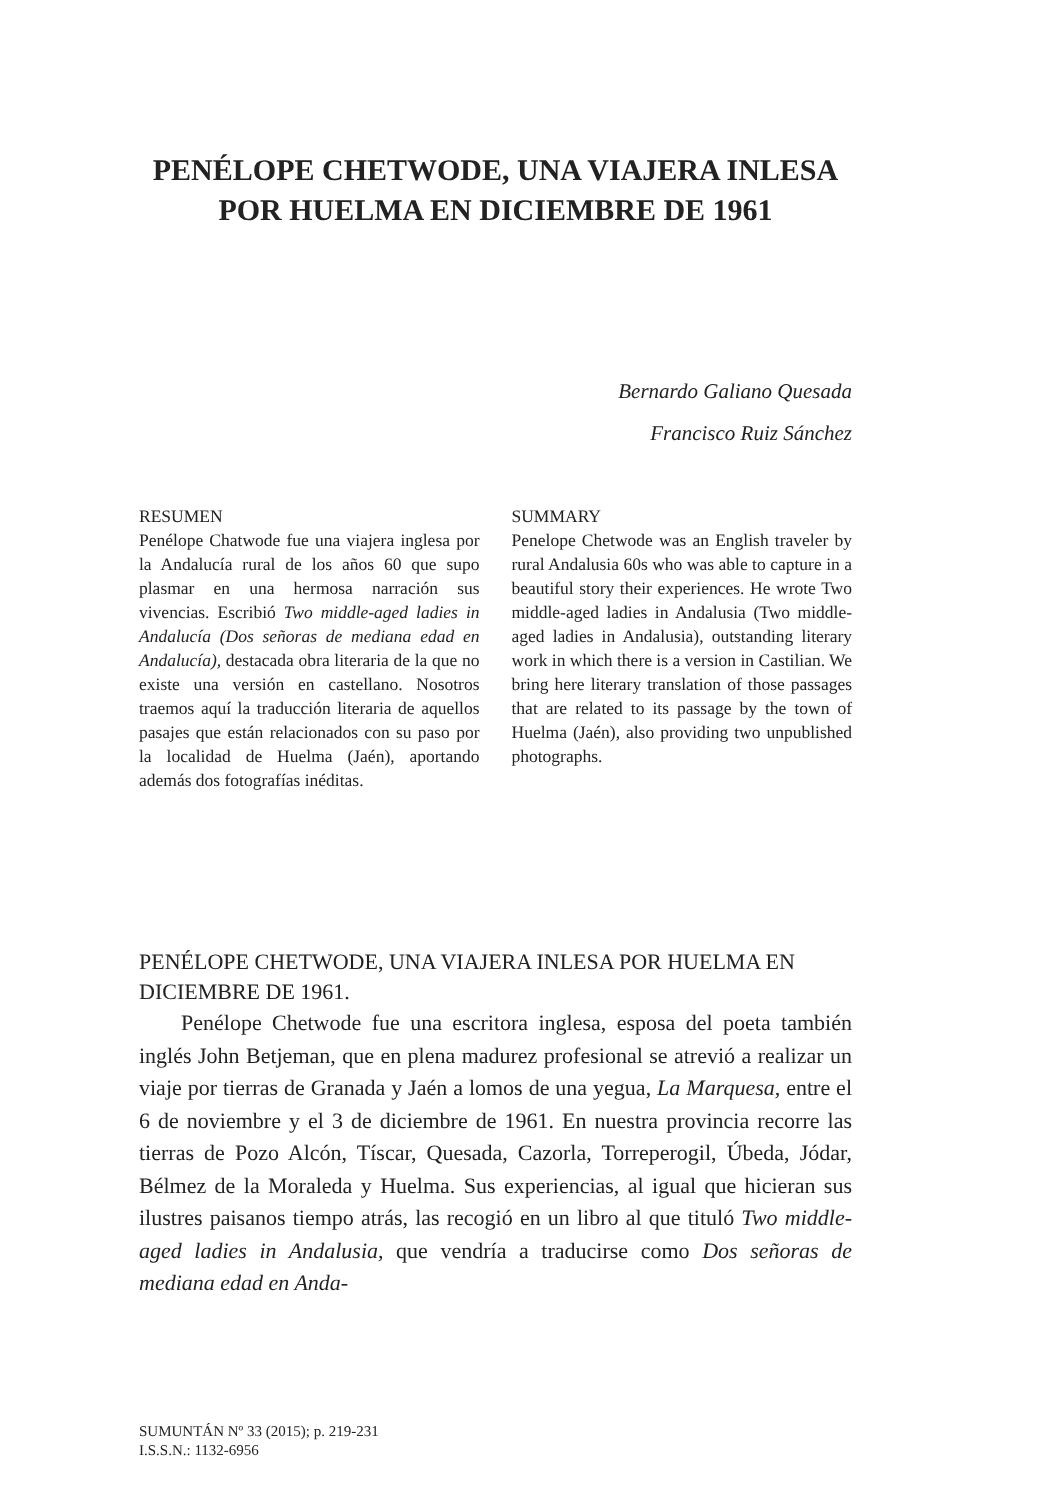PENÉLOPE CHETWODE, UNA VIAJERA INLESA
POR HUELMA EN DICIEMBRE DE 1961
Bernardo Galiano Quesada
Francisco Ruiz Sánchez
RESUMEN
Penélope Chatwode fue una viajera inglesa por la Andalucía rural de los años 60 que supo plasmar en una hermosa narración sus vivencias. Escribió Two middle-aged ladies in Andalucía (Dos señoras de mediana edad en Andalucía), destacada obra literaria de la que no existe una versión en castellano. Nosotros traemos aquí la traducción literaria de aquellos pasajes que están relacionados con su paso por la localidad de Huelma (Jaén), aportando además dos fotografías inéditas.
SUMMARY
Penelope Chetwode was an English traveler by rural Andalusia 60s who was able to capture in a beautiful story their experiences. He wrote Two middle-aged ladies in Andalusia (Two middle-aged ladies in Andalusia), outstanding literary work in which there is a version in Castilian. We bring here literary translation of those passages that are related to its passage by the town of Huelma (Jaén), also providing two unpublished photographs.
PENÉLOPE CHETWODE, UNA VIAJERA INLESA POR HUELMA EN DICIEMBRE DE 1961.
Penélope Chetwode fue una escritora inglesa, esposa del poeta también inglés John Betjeman, que en plena madurez profesional se atrevió a realizar un viaje por tierras de Granada y Jaén a lomos de una yegua, La Marquesa, entre el 6 de noviembre y el 3 de diciembre de 1961. En nuestra provincia recorre las tierras de Pozo Alcón, Tíscar, Quesada, Cazorla, Torreperogil, Úbeda, Jódar, Bélmez de la Moraleda y Huelma. Sus experiencias, al igual que hicieran sus ilustres paisanos tiempo atrás, las recogió en un libro al que tituló Two middle-aged ladies in Andalusia, que vendría a traducirse como Dos señoras de mediana edad en Anda-
SUMUNTÁN Nº 33 (2015); p. 219-231
I.S.S.N.: 1132-6956